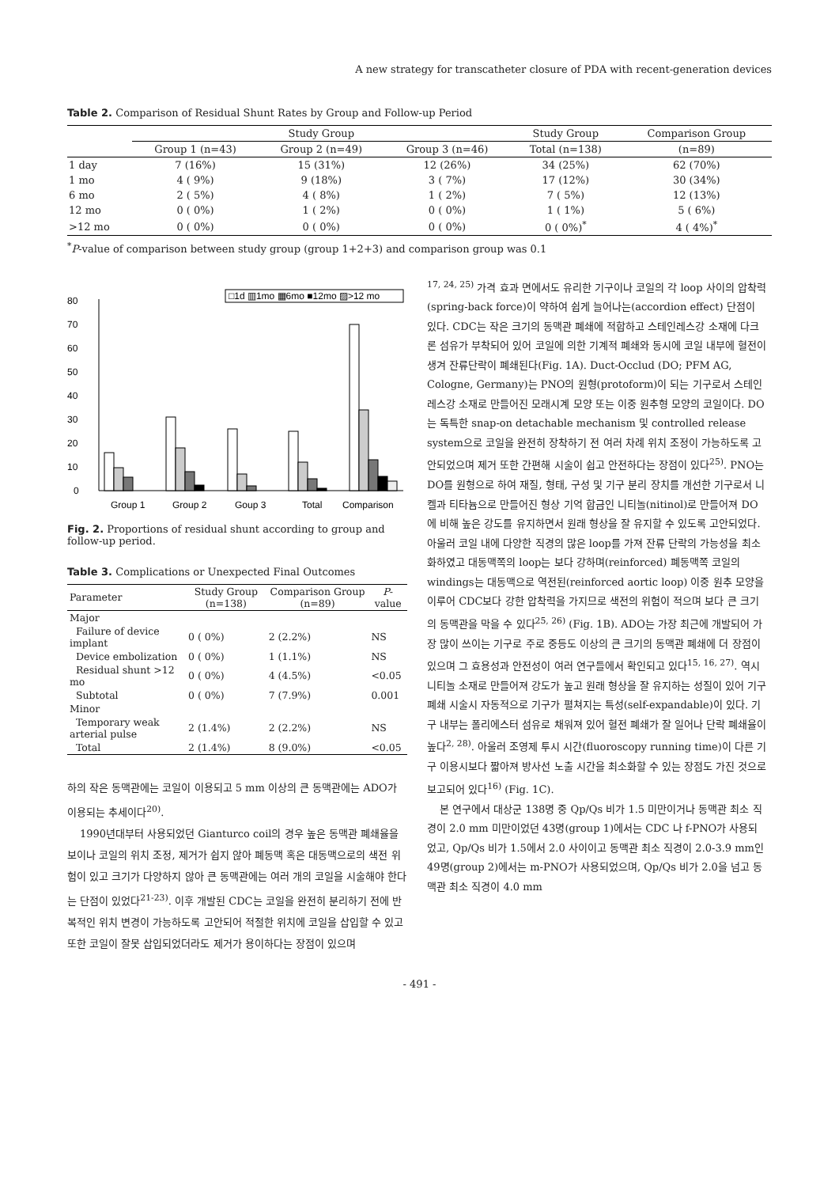A new strategy for transcatheter closure of PDA with recent-generation devices
Table 2. Comparison of Residual Shunt Rates by Group and Follow-up Period
| | Study Group | | | Study Group | Comparison Group |
| --- | --- | --- | --- | --- | --- |
| | Group 1 (n=43) | Group 2 (n=49) | Group 3 (n=46) | Total (n=138) | (n=89) |
| 1 day | 7 (16%) | 15 (31%) | 12 (26%) | 34 (25%) | 62 (70%) |
| 1 mo | 4 ( 9%) | 9 (18%) | 3 ( 7%) | 17 (12%) | 30 (34%) |
| 6 mo | 2 ( 5%) | 4 ( 8%) | 1 ( 2%) | 7 ( 5%) | 12 (13%) |
| 12 mo | 0 ( 0%) | 1 ( 2%) | 0 ( 0%) | 1 ( 1%) | 5 ( 6%) |
| >12 mo | 0 ( 0%) | 0 ( 0%) | 0 ( 0%) | 0 ( 0%)<sup>*</sup> | 4 ( 4%)<sup>*</sup> |
<sup>*</sup> P-value of comparison between study group (group 1+2+3) and comparison group was 0.1
80
70
60
50
40
30
20
10
0
□1d ▥1mo ▦6mo ■12mo ▨>12 mo
Group 1
Group 2
Goup 3
Total
Comparison
Fig. 2. Proportions of residual shunt according to group and follow-up period.
Table 3. Complications or Unexpected Final Outcomes
| Parameter | Study Group (n=138) | Comparison Group (n=89) | P -value |
| --- | --- | --- | --- |
| Major | | | |
| Failure of device implant | 0 ( 0%) | 2 (2.2%) | NS |
| Device embolization | 0 ( 0%) | 1 (1.1%) | NS |
| Residual shunt >12 mo | 0 ( 0%) | 4 (4.5%) | <0.05 |
| Subtotal | 0 ( 0%) | 7 (7.9%) | 0.001 |
| Minor | | | |
| Temporary weak arterial pulse | 2 (1.4%) | 2 (2.2%) | NS |
| Total | 2 (1.4%) | 8 (9.0%) | <0.05 |
하의 작은 동맥관에는 코일이 이용되고 5 mm 이상의 큰 동맥관에는 ADO가 이용되는 추세이다<sup>20)</sup>.
1990년대부터 사용되었던 Gianturco coil의 경우 높은 동맥관 폐쇄율을 보이나 코일의 위치 조정, 제거가 쉽지 않아 폐동맥 혹은 대동맥으로의 색전 위험이 있고 크기가 다양하지 않아 큰 동맥관에는 여러 개의 코일을 시술해야 한다는 단점이 있었다<sup>21-23)</sup>. 이후 개발된 CDC는 코일을 완전히 분리하기 전에 반복적인 위치 변경이 가능하도록 고안되어 적절한 위치에 코일을 삽입할 수 있고 또한 코일이 잘못 삽입되었더라도 제거가 용이하다는 장점이 있으며
<sup>17, 24, 25)</sup> 가격 효과 면에서도 유리한 기구이나 코일의 각 loop 사이의 압착력(spring-back force)이 약하여 쉽게 늘어나는(accordion effect) 단점이 있다. CDC는 작은 크기의 동맥관 폐쇄에 적합하고 스테인레스강 소재에 다크론 섬유가 부착되어 있어 코일에 의한 기계적 폐쇄와 동시에 코일 내부에 혈전이 생겨 잔류단락이 폐쇄된다(Fig. 1A). Duct-Occlud (DO; PFM AG, Cologne, Germany)는 PNO의 원형(protoform)이 되는 기구로서 스테인레스강 소재로 만들어진 모래시계 모양 또는 이중 원추형 모양의 코일이다. DO는 독특한 snap-on detachable mechanism 및 controlled release system으로 코일을 완전히 장착하기 전 여러 차례 위치 조정이 가능하도록 고안되었으며 제거 또한 간편해 시술이 쉽고 안전하다는 장점이 있다<sup>25)</sup>. PNO는 DO를 원형으로 하여 재질, 형태, 구성 및 기구 분리 장치를 개선한 기구로서 니켈과 티타늄으로 만들어진 형상 기억 합금인 니티놀(nitinol)로 만들어져 DO에 비해 높은 강도를 유지하면서 원래 형상을 잘 유지할 수 있도록 고안되었다. 아울러 코일 내에 다양한 직경의 많은 loop를 가져 잔류 단락의 가능성을 최소화하였고 대동맥쪽의 loop는 보다 강하며(reinforced) 폐동맥쪽 코일의 windings는 대동맥으로 역전된(reinforced aortic loop) 이중 원추 모양을 이루어 CDC보다 강한 압착력을 가지므로 색전의 위험이 적으며 보다 큰 크기의 동맥관을 막을 수 있다<sup>25, 26)</sup> (Fig. 1B). ADO는 가장 최근에 개발되어 가장 많이 쓰이는 기구로 주로 중등도 이상의 큰 크기의 동맥관 폐쇄에 더 장점이 있으며 그 효용성과 안전성이 여러 연구들에서 확인되고 있다<sup>15, 16, 27)</sup>. 역시 니티놀 소재로 만들어져 강도가 높고 원래 형상을 잘 유지하는 성질이 있어 기구 폐쇄 시술시 자동적으로 기구가 펼쳐지는 특성(self-expandable)이 있다. 기구 내부는 폴리에스터 섬유로 채워져 있어 혈전 폐쇄가 잘 일어나 단락 폐쇄율이 높다<sup>2, 28)</sup>. 아울러 조영제 투시 시간(fluoroscopy running time)이 다른 기구 이용시보다 짧아져 방사선 노출 시간을 최소화할 수 있는 장점도 가진 것으로 보고되어 있다<sup>16)</sup> (Fig. 1C).
본 연구에서 대상군 138명 중 Qp/Qs 비가 1.5 미만이거나 동맥관 최소 직경이 2.0 mm 미만이었던 43명(group 1)에서는 CDC 나 f-PNO가 사용되었고, Qp/Qs 비가 1.5에서 2.0 사이이고 동맥관 최소 직경이 2.0-3.9 mm인 49명(group 2)에서는 m-PNO가 사용되었으며, Qp/Qs 비가 2.0을 넘고 동맥관 최소 직경이 4.0 mm
- 491 -